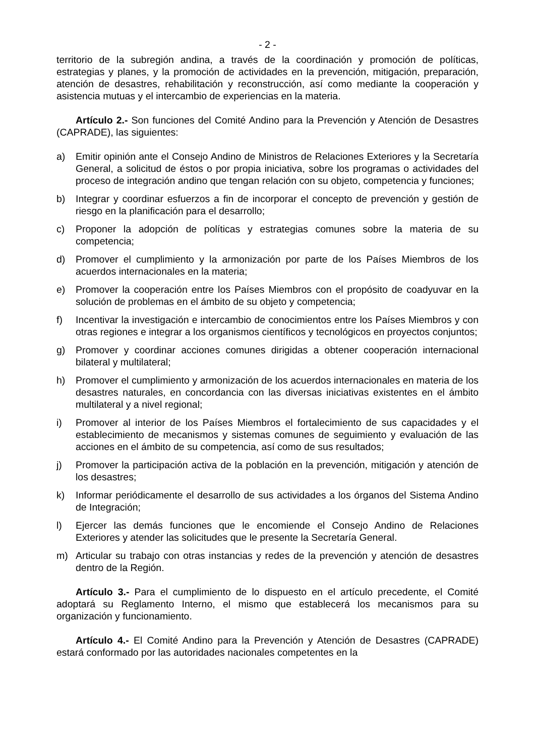- 2 -
territorio de la subregión andina, a través de la coordinación y promoción de políticas, estrategias y planes, y la promoción de actividades en la prevención, mitigación, preparación, atención de desastres, rehabilitación y reconstrucción, así como mediante la cooperación y asistencia mutuas y el intercambio de experiencias en la materia.
Artículo 2.- Son funciones del Comité Andino para la Prevención y Atención de Desastres (CAPRADE), las siguientes:
a) Emitir opinión ante el Consejo Andino de Ministros de Relaciones Exteriores y la Secretaría General, a solicitud de éstos o por propia iniciativa, sobre los programas o actividades del proceso de integración andino que tengan relación con su objeto, competencia y funciones;
b) Integrar y coordinar esfuerzos a fin de incorporar el concepto de prevención y gestión de riesgo en la planificación para el desarrollo;
c) Proponer la adopción de políticas y estrategias comunes sobre la materia de su competencia;
d) Promover el cumplimiento y la armonización por parte de los Países Miembros de los acuerdos internacionales en la materia;
e) Promover la cooperación entre los Países Miembros con el propósito de coadyuvar en la solución de problemas en el ámbito de su objeto y competencia;
f) Incentivar la investigación e intercambio de conocimientos entre los Países Miembros y con otras regiones e integrar a los organismos científicos y tecnológicos en proyectos conjuntos;
g) Promover y coordinar acciones comunes dirigidas a obtener cooperación internacional bilateral y multilateral;
h) Promover el cumplimiento y armonización de los acuerdos internacionales en materia de los desastres naturales, en concordancia con las diversas iniciativas existentes en el ámbito multilateral y a nivel regional;
i) Promover al interior de los Países Miembros el fortalecimiento de sus capacidades y el establecimiento de mecanismos y sistemas comunes de seguimiento y evaluación de las acciones en el ámbito de su competencia, así como de sus resultados;
j) Promover la participación activa de la población en la prevención, mitigación y atención de los desastres;
k) Informar periódicamente el desarrollo de sus actividades a los órganos del Sistema Andino de Integración;
l) Ejercer las demás funciones que le encomiende el Consejo Andino de Relaciones Exteriores y atender las solicitudes que le presente la Secretaría General.
m) Articular su trabajo con otras instancias y redes de la prevención y atención de desastres dentro de la Región.
Artículo 3.- Para el cumplimiento de lo dispuesto en el artículo precedente, el Comité adoptará su Reglamento Interno, el mismo que establecerá los mecanismos para su organización y funcionamiento.
Artículo 4.- El Comité Andino para la Prevención y Atención de Desastres (CAPRADE) estará conformado por las autoridades nacionales competentes en la